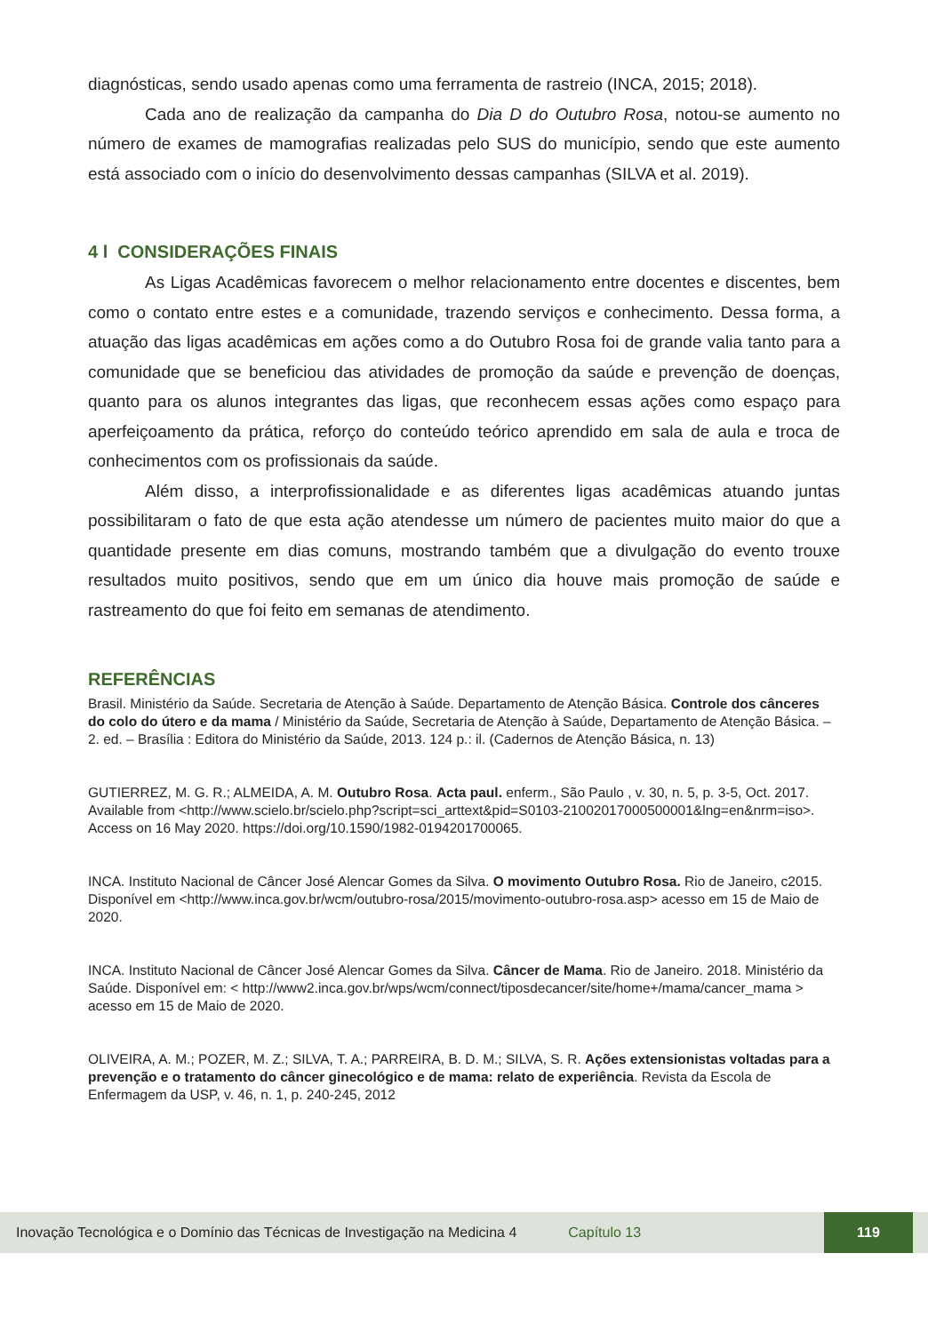diagnósticas, sendo usado apenas como uma ferramenta de rastreio (INCA, 2015; 2018).
Cada ano de realização da campanha do Dia D do Outubro Rosa, notou-se aumento no número de exames de mamografias realizadas pelo SUS do município, sendo que este aumento está associado com o início do desenvolvimento dessas campanhas (SILVA et al. 2019).
4 l CONSIDERAÇÕES FINAIS
As Ligas Acadêmicas favorecem o melhor relacionamento entre docentes e discentes, bem como o contato entre estes e a comunidade, trazendo serviços e conhecimento. Dessa forma, a atuação das ligas acadêmicas em ações como a do Outubro Rosa foi de grande valia tanto para a comunidade que se beneficiou das atividades de promoção da saúde e prevenção de doenças, quanto para os alunos integrantes das ligas, que reconhecem essas ações como espaço para aperfeiçoamento da prática, reforço do conteúdo teórico aprendido em sala de aula e troca de conhecimentos com os profissionais da saúde.
Além disso, a interprofissionalidade e as diferentes ligas acadêmicas atuando juntas possibilitaram o fato de que esta ação atendesse um número de pacientes muito maior do que a quantidade presente em dias comuns, mostrando também que a divulgação do evento trouxe resultados muito positivos, sendo que em um único dia houve mais promoção de saúde e rastreamento do que foi feito em semanas de atendimento.
REFERÊNCIAS
Brasil. Ministério da Saúde. Secretaria de Atenção à Saúde. Departamento de Atenção Básica. Controle dos cânceres do colo do útero e da mama / Ministério da Saúde, Secretaria de Atenção à Saúde, Departamento de Atenção Básica. – 2. ed. – Brasília : Editora do Ministério da Saúde, 2013. 124 p.: il. (Cadernos de Atenção Básica, n. 13)
GUTIERREZ, M. G. R.; ALMEIDA, A. M. Outubro Rosa. Acta paul. enferm., São Paulo , v. 30, n. 5, p. 3-5, Oct. 2017. Available from <http://www.scielo.br/scielo.php?script=sci_arttext&pid=S0103-21002017000500001&lng=en&nrm=iso>. Access on 16 May 2020. https://doi.org/10.1590/1982-0194201700065.
INCA. Instituto Nacional de Câncer José Alencar Gomes da Silva. O movimento Outubro Rosa. Rio de Janeiro, c2015. Disponível em <http://www.inca.gov.br/wcm/outubro-rosa/2015/movimento-outubro-rosa.asp> acesso em 15 de Maio de 2020.
INCA. Instituto Nacional de Câncer José Alencar Gomes da Silva. Câncer de Mama. Rio de Janeiro. 2018. Ministério da Saúde. Disponível em: < http://www2.inca.gov.br/wps/wcm/connect/tiposdecancer/site/home+/mama/cancer_mama > acesso em 15 de Maio de 2020.
OLIVEIRA, A. M.; POZER, M. Z.; SILVA, T. A.; PARREIRA, B. D. M.; SILVA, S. R. Ações extensionistas voltadas para a prevenção e o tratamento do câncer ginecológico e de mama: relato de experiência. Revista da Escola de Enfermagem da USP, v. 46, n. 1, p. 240-245, 2012
Inovação Tecnológica e o Domínio das Técnicas de Investigação na Medicina 4 Capítulo 13 119